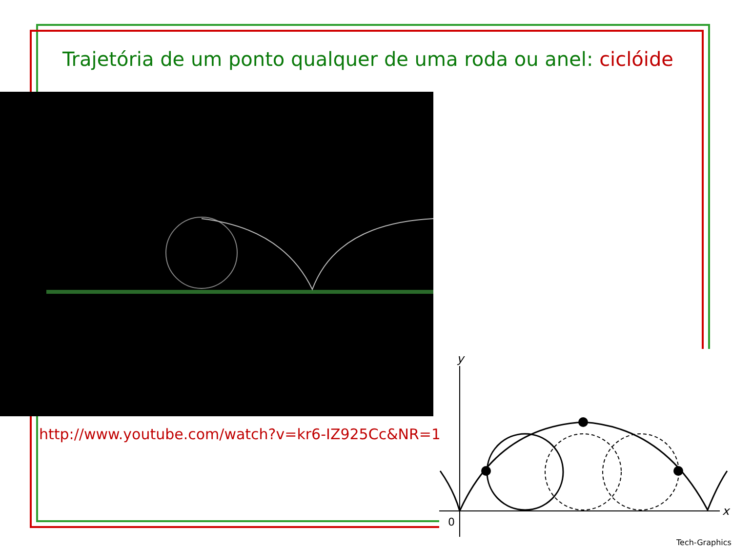Trajetória de um ponto qualquer de uma roda ou anel: ciclóide
http://www.youtube.com/watch?v=kr6-IZ925Cc&NR=1
y
x
0
Tech-Graphics